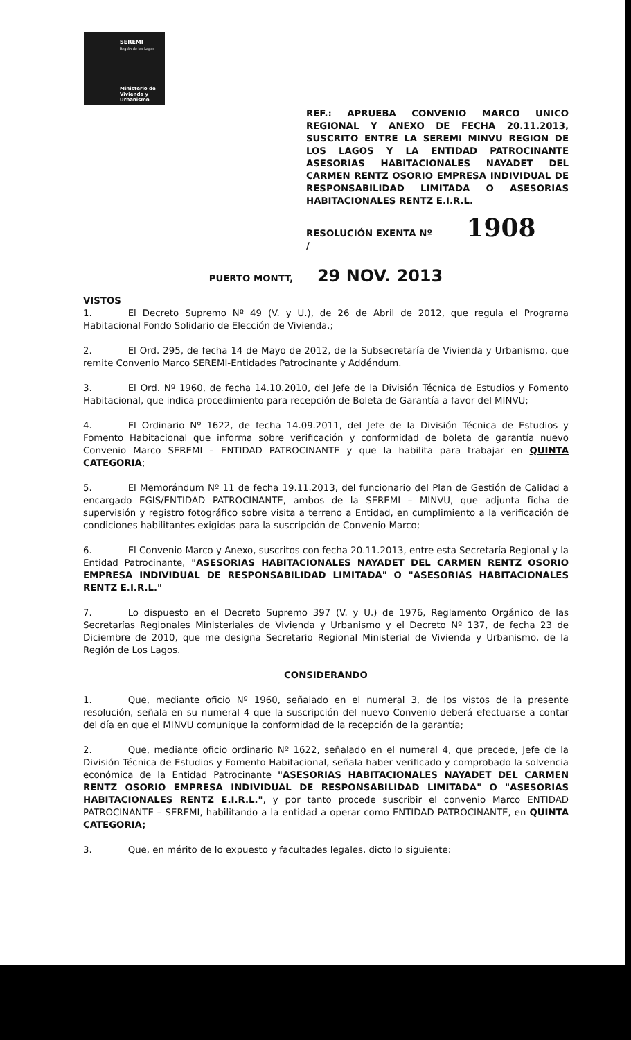SEREMI
Región de los Lagos
Ministerio de
Vivienda y
Urbanismo
REF.: APRUEBA CONVENIO MARCO UNICO REGIONAL Y ANEXO DE FECHA 20.11.2013, SUSCRITO ENTRE LA SEREMI MINVU REGION DE LOS LAGOS Y LA ENTIDAD PATROCINANTE ASESORIAS HABITACIONALES NAYADET DEL CARMEN RENTZ OSORIO EMPRESA INDIVIDUAL DE RESPONSABILIDAD LIMITADA O ASESORIAS HABITACIONALES RENTZ E.I.R.L.
RESOLUCIÓN EXENTA Nº 1908 /
PUERTO MONTT, 29 NOV. 2013
VISTOS
1. El Decreto Supremo Nº 49 (V. y U.), de 26 de Abril de 2012, que regula el Programa Habitacional Fondo Solidario de Elección de Vivienda.;
2. El Ord. 295, de fecha 14 de Mayo de 2012, de la Subsecretaría de Vivienda y Urbanismo, que remite Convenio Marco SEREMI-Entidades Patrocinante y Addéndum.
3. El Ord. Nº 1960, de fecha 14.10.2010, del Jefe de la División Técnica de Estudios y Fomento Habitacional, que indica procedimiento para recepción de Boleta de Garantía a favor del MINVU;
4. El Ordinario Nº 1622, de fecha 14.09.2011, del Jefe de la División Técnica de Estudios y Fomento Habitacional que informa sobre verificación y conformidad de boleta de garantía nuevo Convenio Marco SEREMI – ENTIDAD PATROCINANTE y que la habilita para trabajar en QUINTA CATEGORIA;
5. El Memorándum Nº 11 de fecha 19.11.2013, del funcionario del Plan de Gestión de Calidad a encargado EGIS/ENTIDAD PATROCINANTE, ambos de la SEREMI – MINVU, que adjunta ficha de supervisión y registro fotográfico sobre visita a terreno a Entidad, en cumplimiento a la verificación de condiciones habilitantes exigidas para la suscripción de Convenio Marco;
6. El Convenio Marco y Anexo, suscritos con fecha 20.11.2013, entre esta Secretaría Regional y la Entidad Patrocinante, "ASESORIAS HABITACIONALES NAYADET DEL CARMEN RENTZ OSORIO EMPRESA INDIVIDUAL DE RESPONSABILIDAD LIMITADA" O "ASESORIAS HABITACIONALES RENTZ E.I.R.L."
7. Lo dispuesto en el Decreto Supremo 397 (V. y U.) de 1976, Reglamento Orgánico de las Secretarías Regionales Ministeriales de Vivienda y Urbanismo y el Decreto Nº 137, de fecha 23 de Diciembre de 2010, que me designa Secretario Regional Ministerial de Vivienda y Urbanismo, de la Región de Los Lagos.
CONSIDERANDO
1. Que, mediante oficio Nº 1960, señalado en el numeral 3, de los vistos de la presente resolución, señala en su numeral 4 que la suscripción del nuevo Convenio deberá efectuarse a contar del día en que el MINVU comunique la conformidad de la recepción de la garantía;
2. Que, mediante oficio ordinario Nº 1622, señalado en el numeral 4, que precede, Jefe de la División Técnica de Estudios y Fomento Habitacional, señala haber verificado y comprobado la solvencia económica de la Entidad Patrocinante "ASESORIAS HABITACIONALES NAYADET DEL CARMEN RENTZ OSORIO EMPRESA INDIVIDUAL DE RESPONSABILIDAD LIMITADA" O "ASESORIAS HABITACIONALES RENTZ E.I.R.L.", y por tanto procede suscribir el convenio Marco ENTIDAD PATROCINANTE – SEREMI, habilitando a la entidad a operar como ENTIDAD PATROCINANTE, en QUINTA CATEGORIA;
3. Que, en mérito de lo expuesto y facultades legales, dicto lo siguiente: